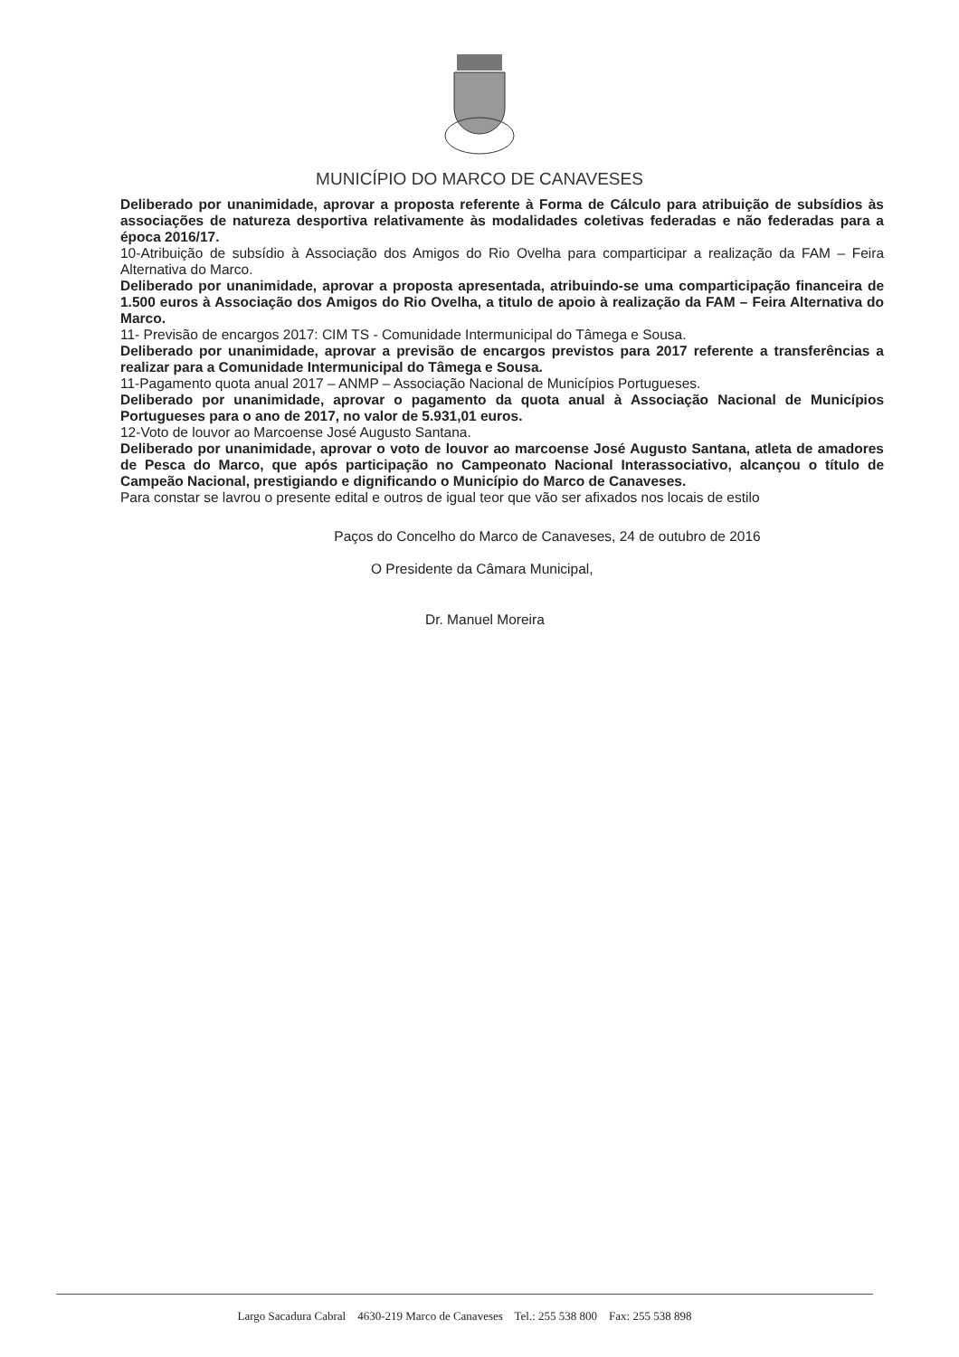MUNICÍPIO DO MARCO DE CANAVESES
Deliberado por unanimidade, aprovar a proposta referente à Forma de Cálculo para atribuição de subsídios às associações de natureza desportiva relativamente às modalidades coletivas federadas e não federadas para a época 2016/17.
10-Atribuição de subsídio à Associação dos Amigos do Rio Ovelha para comparticipar a realização da FAM – Feira Alternativa do Marco.
Deliberado por unanimidade, aprovar a proposta apresentada, atribuindo-se uma comparticipação financeira de 1.500 euros à Associação dos Amigos do Rio Ovelha, a titulo de apoio à realização da FAM – Feira Alternativa do Marco.
11- Previsão de encargos 2017: CIM TS - Comunidade Intermunicipal do Tâmega e Sousa.
Deliberado por unanimidade, aprovar a previsão de encargos previstos para 2017 referente a transferências a realizar para a Comunidade Intermunicipal do Tâmega e Sousa.
11-Pagamento quota anual 2017 – ANMP – Associação Nacional de Municípios Portugueses.
Deliberado por unanimidade, aprovar o pagamento da quota anual à Associação Nacional de Municípios Portugueses para o ano de 2017, no valor de 5.931,01 euros.
12-Voto de louvor ao Marcoense José Augusto Santana.
Deliberado por unanimidade, aprovar o voto de louvor ao marcoense José Augusto Santana, atleta de amadores de Pesca do Marco, que após participação no Campeonato Nacional Interassociativo, alcançou o título de Campeão Nacional, prestigiando e dignificando o Município do Marco de Canaveses.
Para constar se lavrou o presente edital e outros de igual teor que vão ser afixados nos locais de estilo
Paços do Concelho do Marco de Canaveses, 24 de outubro de 2016
O Presidente da Câmara Municipal,
Dr. Manuel Moreira
Largo Sacadura Cabral 4630-219 Marco de Canaveses Tel.: 255 538 800 Fax: 255 538 898